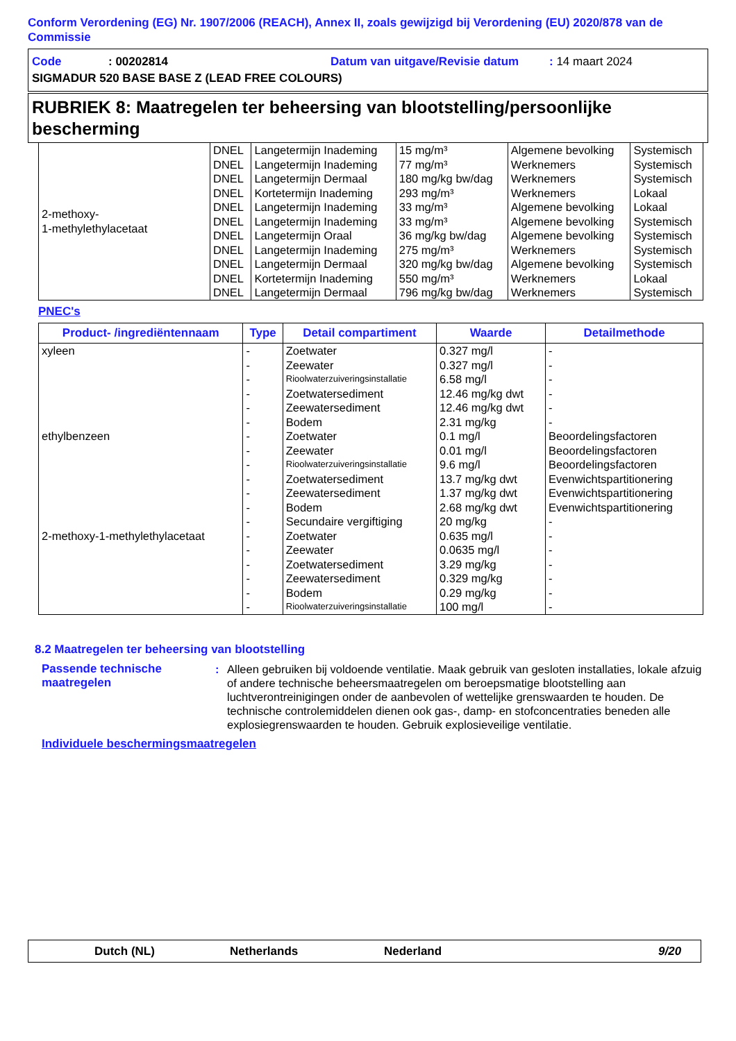Conform Verordening (EG) Nr. 1907/2006 (REACH), Annex II, zoals gewijzigd bij Verordening (EU) 2020/878 van de Commissie
Code: 00202814 Datum van uitgave/Revisie datum: 14 maart 2024
SIGMADUR 520 BASE BASE Z (LEAD FREE COLOURS)
RUBRIEK 8: Maatregelen ter beheersing van blootstelling/persoonlijke bescherming
| 2-methoxy- 1-methylethylacetaat | DNEL | Langetermijn Inademing | 15 mg/m³ | Algemene bevolking | Systemisch |
| | DNEL | Langetermijn Inademing | 77 mg/m³ | Werknemers | Systemisch |
| | DNEL | Langetermijn Dermaal | 180 mg/kg bw/dag | Werknemers | Systemisch |
| | DNEL | Kortetermijn Inademing | 293 mg/m³ | Werknemers | Lokaal |
| | DNEL | Langetermijn Inademing | 33 mg/m³ | Algemene bevolking | Lokaal |
| | DNEL | Langetermijn Inademing | 33 mg/m³ | Algemene bevolking | Systemisch |
| | DNEL | Langetermijn Oraal | 36 mg/kg bw/dag | Algemene bevolking | Systemisch |
| | DNEL | Langetermijn Inademing | 275 mg/m³ | Werknemers | Systemisch |
| | DNEL | Langetermijn Dermaal | 320 mg/kg bw/dag | Algemene bevolking | Systemisch |
| | DNEL | Kortetermijn Inademing | 550 mg/m³ | Werknemers | Lokaal |
| | DNEL | Langetermijn Dermaal | 796 mg/kg bw/dag | Werknemers | Systemisch |
PNEC's
| Product- /ingrediëntennaam | Type | Detail compartiment | Waarde | Detailmethode |
| --- | --- | --- | --- | --- |
| xyleen | - | Zoetwater | 0.327 mg/l | - |
| | - | Zeewater | 0.327 mg/l | - |
| | - | Rioolwaterzuiveringsinstallatie | 6.58 mg/l | - |
| | - | Zoetwatersediment | 12.46 mg/kg dwt | - |
| | - | Zeewatersediment | 12.46 mg/kg dwt | - |
| | - | Bodem | 2.31 mg/kg | - |
| ethylbenzeen | - | Zoetwater | 0.1 mg/l | Beoordelingsfactoren |
| | - | Zeewater | 0.01 mg/l | Beoordelingsfactoren |
| | - | Rioolwaterzuiveringsinstallatie | 9.6 mg/l | Beoordelingsfactoren |
| | - | Zoetwatersediment | 13.7 mg/kg dwt | Evenwichtspartitionering |
| | - | Zeewatersediment | 1.37 mg/kg dwt | Evenwichtspartitionering |
| | - | Bodem | 2.68 mg/kg dwt | Evenwichtspartitionering |
| | - | Secundaire vergiftiging | 20 mg/kg | - |
| 2-methoxy-1-methylethylacetaat | - | Zoetwater | 0.635 mg/l | - |
| | - | Zeewater | 0.0635 mg/l | - |
| | - | Zoetwatersediment | 3.29 mg/kg | - |
| | - | Zeewatersediment | 0.329 mg/kg | - |
| | - | Bodem | 0.29 mg/kg | - |
| | - | Rioolwaterzuiveringsinstallatie | 100 mg/l | - |
8.2 Maatregelen ter beheersing van blootstelling
Passende technische maatregelen
: Alleen gebruiken bij voldoende ventilatie. Maak gebruik van gesloten installaties, lokale afzuig of andere technische beheersmaatregelen om beroepsmatige blootstelling aan luchtverontreinigingen onder de aanbevolen of wettelijke grenswaarden te houden. De technische controlemiddelen dienen ook gas-, damp- en stofconcentraties beneden alle explosiegrenswaarden te houden. Gebruik explosieveilige ventilatie.
Individuele beschermingsmaatregelen
Dutch (NL) Netherlands Nederland 9/20